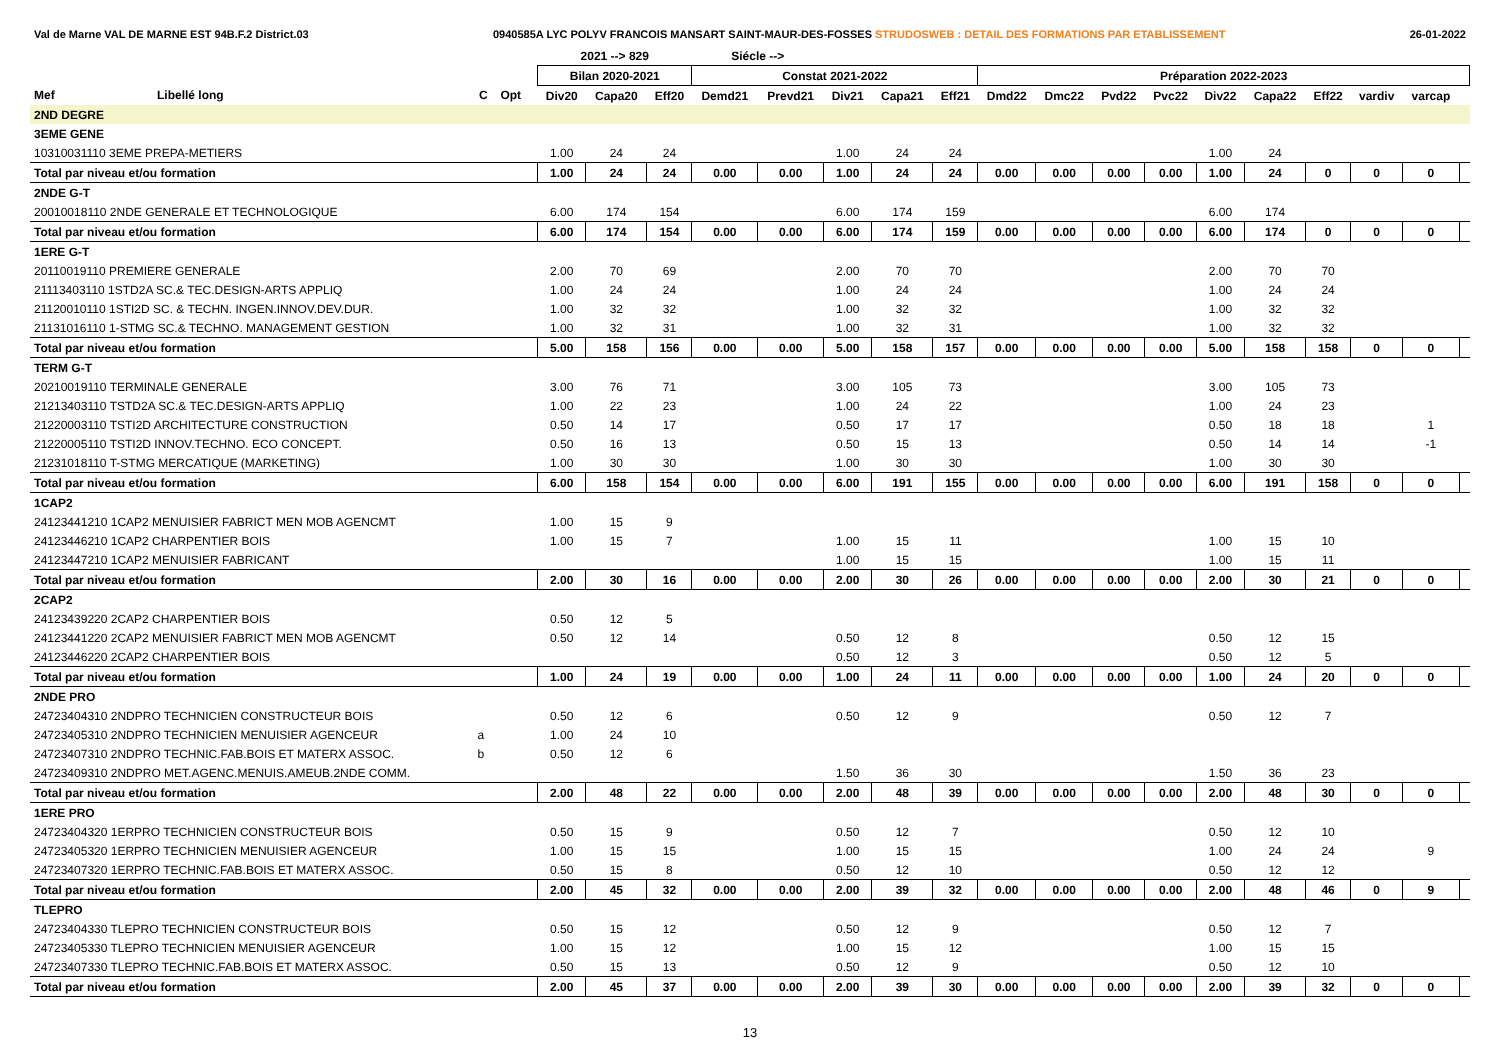Val de Marne VAL DE MARNE EST 94B.F.2 District.03 0940585A LYC POLYV FRANCOIS MANSART SAINT-MAUR-DES-FOSSES STRUDOSWEB : DETAIL DES FORMATIONS PAR ETABLISSEMENT 26-01-2022
| | | | | | 2021 --> 829 | | | Siécle --> | | | | | | | | | | | | | | |
| --- | --- | --- | --- | --- | --- | --- | --- | --- | --- | --- | --- | --- | --- | --- | --- | --- | --- | --- | --- | --- | --- | --- |
| | | | | | Bilan 2020-2021 | | | Constat 2021-2022 | | | | | Préparation 2022-2023 | | | | | | | | | |
| Mef | Libellé long | C | Opt | | Div20 | Capa20 | Eff20 | Demd21 | Prevd21 | Div21 | Capa21 | Eff21 | Dmd22 | Dmc22 | Pvd22 | Pvc22 | Div22 | Capa22 | Eff22 | vardiv | varcap | |
| 2ND DEGRE | | | | | | | | | | | | | | | | | | | | | | |
| 3EME GENE | | | | | | | | | | | | | | | | | | | | | | |
| 10310031110 3EME PREPA-METIERS | | | | | 1.00 | 24 | 24 | | | 1.00 | 24 | 24 | | | | | 1.00 | 24 | | | | |
| Total par niveau et/ou formation | | | | | 1.00 | 24 | 24 | 0.00 | 0.00 | 1.00 | 24 | 24 | 0.00 | 0.00 | 0.00 | 0.00 | 1.00 | 24 | 0 | 0 | 0 | |
| 2NDE G-T | | | | | | | | | | | | | | | | | | | | | | |
| 20010018110 2NDE GENERALE ET TECHNOLOGIQUE | | | | | 6.00 | 174 | 154 | | | 6.00 | 174 | 159 | | | | | 6.00 | 174 | | | | |
| Total par niveau et/ou formation | | | | | 6.00 | 174 | 154 | 0.00 | 0.00 | 6.00 | 174 | 159 | 0.00 | 0.00 | 0.00 | 0.00 | 6.00 | 174 | 0 | 0 | 0 | |
| 1ERE G-T | | | | | | | | | | | | | | | | | | | | | | |
| 20110019110 PREMIERE GENERALE | | | | | 2.00 | 70 | 69 | | | 2.00 | 70 | 70 | | | | | 2.00 | 70 | 70 | | | |
| 21113403110 1STD2A SC.& TEC.DESIGN-ARTS APPLIQ | | | | | 1.00 | 24 | 24 | | | 1.00 | 24 | 24 | | | | | 1.00 | 24 | 24 | | | |
| 21120010110 1STI2D SC. & TECHN. INGEN.INNOV.DEV.DUR. | | | | | 1.00 | 32 | 32 | | | 1.00 | 32 | 32 | | | | | 1.00 | 32 | 32 | | | |
| 21131016110 1-STMG SC.& TECHNO. MANAGEMENT GESTION | | | | | 1.00 | 32 | 31 | | | 1.00 | 32 | 31 | | | | | 1.00 | 32 | 32 | | | |
| Total par niveau et/ou formation | | | | | 5.00 | 158 | 156 | 0.00 | 0.00 | 5.00 | 158 | 157 | 0.00 | 0.00 | 0.00 | 0.00 | 5.00 | 158 | 158 | 0 | 0 | |
| TERM G-T | | | | | | | | | | | | | | | | | | | | | | |
| 20210019110 TERMINALE GENERALE | | | | | 3.00 | 76 | 71 | | | 3.00 | 105 | 73 | | | | | 3.00 | 105 | 73 | | | |
| 21213403110 TSTD2A SC.& TEC.DESIGN-ARTS APPLIQ | | | | | 1.00 | 22 | 23 | | | 1.00 | 24 | 22 | | | | | 1.00 | 24 | 23 | | | |
| 21220003110 TSTI2D ARCHITECTURE CONSTRUCTION | | | | | 0.50 | 14 | 17 | | | 0.50 | 17 | 17 | | | | | 0.50 | 18 | 18 | | 1 | |
| 21220005110 TSTI2D INNOV.TECHNO. ECO CONCEPT. | | | | | 0.50 | 16 | 13 | | | 0.50 | 15 | 13 | | | | | 0.50 | 14 | 14 | | -1 | |
| 21231018110 T-STMG MERCATIQUE (MARKETING) | | | | | 1.00 | 30 | 30 | | | 1.00 | 30 | 30 | | | | | 1.00 | 30 | 30 | | | |
| Total par niveau et/ou formation | | | | | 6.00 | 158 | 154 | 0.00 | 0.00 | 6.00 | 191 | 155 | 0.00 | 0.00 | 0.00 | 0.00 | 6.00 | 191 | 158 | 0 | 0 | |
| 1CAP2 | | | | | | | | | | | | | | | | | | | | | | |
| 24123441210 1CAP2 MENUISIER FABRICT MEN MOB AGENCMT | | | | | 1.00 | 15 | 9 | | | | | | | | | | | | | | | |
| 24123446210 1CAP2 CHARPENTIER BOIS | | | | | 1.00 | 15 | 7 | | | 1.00 | 15 | 11 | | | | | 1.00 | 15 | 10 | | | |
| 24123447210 1CAP2 MENUISIER FABRICANT | | | | | | | | | | 1.00 | 15 | 15 | | | | | 1.00 | 15 | 11 | | | |
| Total par niveau et/ou formation | | | | | 2.00 | 30 | 16 | 0.00 | 0.00 | 2.00 | 30 | 26 | 0.00 | 0.00 | 0.00 | 0.00 | 2.00 | 30 | 21 | 0 | 0 | |
| 2CAP2 | | | | | | | | | | | | | | | | | | | | | | |
| 24123439220 2CAP2 CHARPENTIER BOIS | | | | | 0.50 | 12 | 5 | | | | | | | | | | | | | | | |
| 24123441220 2CAP2 MENUISIER FABRICT MEN MOB AGENCMT | | | | | 0.50 | 12 | 14 | | | 0.50 | 12 | 8 | | | | | 0.50 | 12 | 15 | | | |
| 24123446220 2CAP2 CHARPENTIER BOIS | | | | | | | | | | 0.50 | 12 | 3 | | | | | 0.50 | 12 | 5 | | | |
| Total par niveau et/ou formation | | | | | 1.00 | 24 | 19 | 0.00 | 0.00 | 1.00 | 24 | 11 | 0.00 | 0.00 | 0.00 | 0.00 | 1.00 | 24 | 20 | 0 | 0 | |
| 2NDE PRO | | | | | | | | | | | | | | | | | | | | | | |
| 24723404310 2NDPRO TECHNICIEN CONSTRUCTEUR BOIS | | | | | 0.50 | 12 | 6 | | | 0.50 | 12 | 9 | | | | | 0.50 | 12 | 7 | | | |
| 24723405310 2NDPRO TECHNICIEN MENUISIER AGENCEUR | | a | | | 1.00 | 24 | 10 | | | | | | | | | | | | | | | |
| 24723407310 2NDPRO TECHNIC.FAB.BOIS ET MATERX ASSOC. | | b | | | 0.50 | 12 | 6 | | | | | | | | | | | | | | | |
| 24723409310 2NDPRO MET.AGENC.MENUIS.AMEUB.2NDE COMM. | | | | | | | | | | 1.50 | 36 | 30 | | | | | 1.50 | 36 | 23 | | | |
| Total par niveau et/ou formation | | | | | 2.00 | 48 | 22 | 0.00 | 0.00 | 2.00 | 48 | 39 | 0.00 | 0.00 | 0.00 | 0.00 | 2.00 | 48 | 30 | 0 | 0 | |
| 1ERE PRO | | | | | | | | | | | | | | | | | | | | | | |
| 24723404320 1ERPRO TECHNICIEN CONSTRUCTEUR BOIS | | | | | 0.50 | 15 | 9 | | | 0.50 | 12 | 7 | | | | | 0.50 | 12 | 10 | | | |
| 24723405320 1ERPRO TECHNICIEN MENUISIER AGENCEUR | | | | | 1.00 | 15 | 15 | | | 1.00 | 15 | 15 | | | | | 1.00 | 24 | 24 | | 9 | |
| 24723407320 1ERPRO TECHNIC.FAB.BOIS ET MATERX ASSOC. | | | | | 0.50 | 15 | 8 | | | 0.50 | 12 | 10 | | | | | 0.50 | 12 | 12 | | | |
| Total par niveau et/ou formation | | | | | 2.00 | 45 | 32 | 0.00 | 0.00 | 2.00 | 39 | 32 | 0.00 | 0.00 | 0.00 | 0.00 | 2.00 | 48 | 46 | 0 | 9 | |
| TLEPRO | | | | | | | | | | | | | | | | | | | | | | |
| 24723404330 TLEPRO TECHNICIEN CONSTRUCTEUR BOIS | | | | | 0.50 | 15 | 12 | | | 0.50 | 12 | 9 | | | | | 0.50 | 12 | 7 | | | |
| 24723405330 TLEPRO TECHNICIEN MENUISIER AGENCEUR | | | | | 1.00 | 15 | 12 | | | 1.00 | 15 | 12 | | | | | 1.00 | 15 | 15 | | | |
| 24723407330 TLEPRO TECHNIC.FAB.BOIS ET MATERX ASSOC. | | | | | 0.50 | 15 | 13 | | | 0.50 | 12 | 9 | | | | | 0.50 | 12 | 10 | | | |
| Total par niveau et/ou formation | | | | | 2.00 | 45 | 37 | 0.00 | 0.00 | 2.00 | 39 | 30 | 0.00 | 0.00 | 0.00 | 0.00 | 2.00 | 39 | 32 | 0 | 0 | |
13